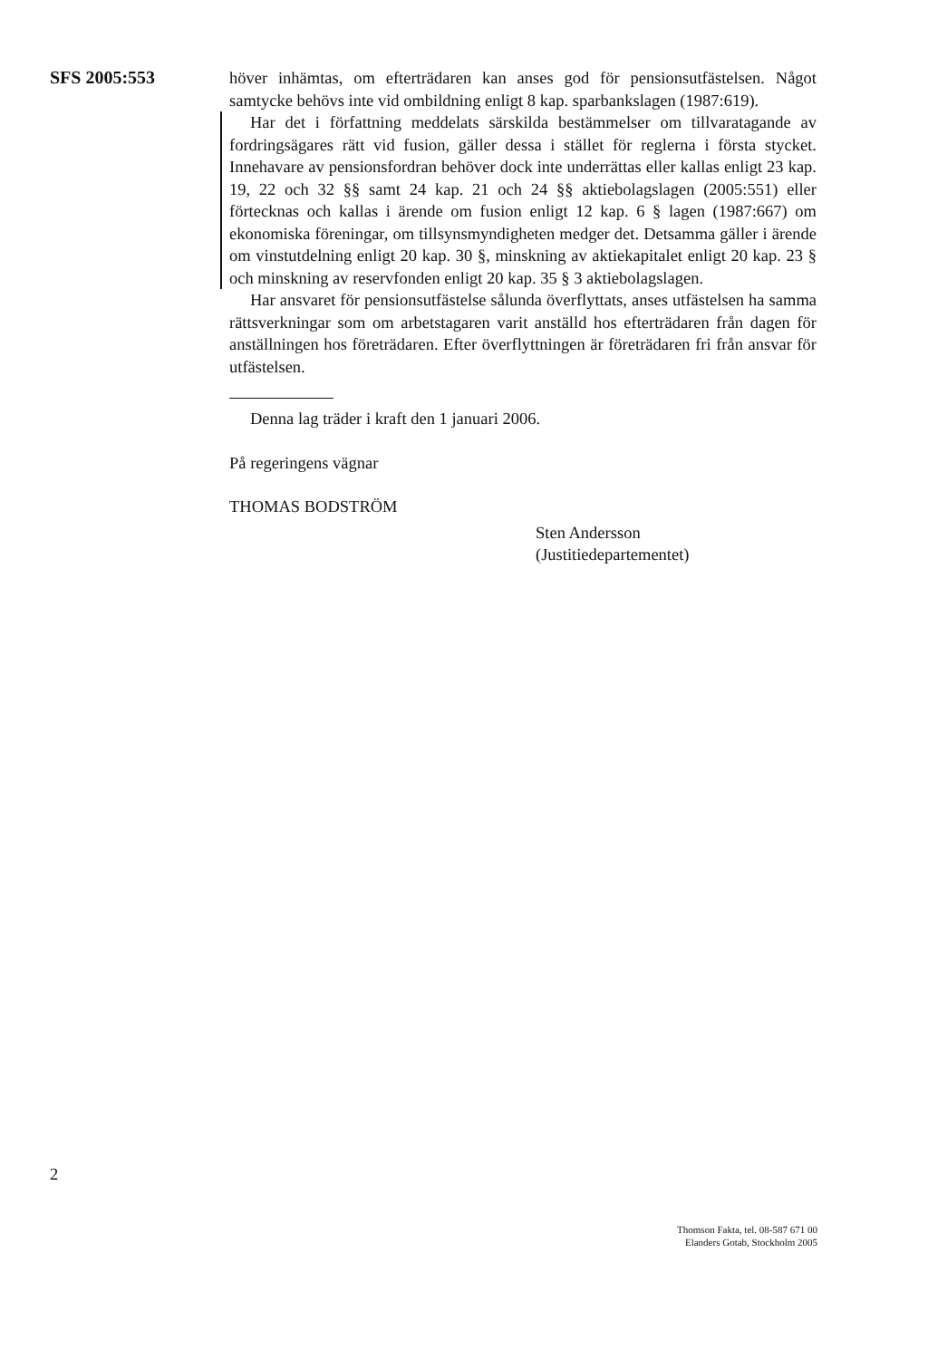SFS 2005:553
höver inhämtas, om efterträdaren kan anses god för pensionsutfästelsen. Något samtycke behövs inte vid ombildning enligt 8 kap. sparbankslagen (1987:619).
Har det i författning meddelats särskilda bestämmelser om tillvaratagande av fordringsägares rätt vid fusion, gäller dessa i stället för reglerna i första stycket. Innehavare av pensionsfordran behöver dock inte underrättas eller kallas enligt 23 kap. 19, 22 och 32 §§ samt 24 kap. 21 och 24 §§ aktiebolagslagen (2005:551) eller förtecknas och kallas i ärende om fusion enligt 12 kap. 6 § lagen (1987:667) om ekonomiska föreningar, om tillsynsmyndigheten medger det. Detsamma gäller i ärende om vinstutdelning enligt 20 kap. 30 §, minskning av aktiekapitalet enligt 20 kap. 23 § och minskning av reservfonden enligt 20 kap. 35 § 3 aktiebolagslagen.
Har ansvaret för pensionsutfästelse sålunda överflyttats, anses utfästelsen ha samma rättsverkningar som om arbetstagaren varit anställd hos efterträdaren från dagen för anställningen hos företrädaren. Efter överflyttningen är företrädaren fri från ansvar för utfästelsen.
Denna lag träder i kraft den 1 januari 2006.
På regeringens vägnar
THOMAS BODSTRÖM
Sten Andersson
(Justitiedepartementet)
2
Thomson Fakta, tel. 08-587 671 00
Elanders Gotab, Stockholm 2005